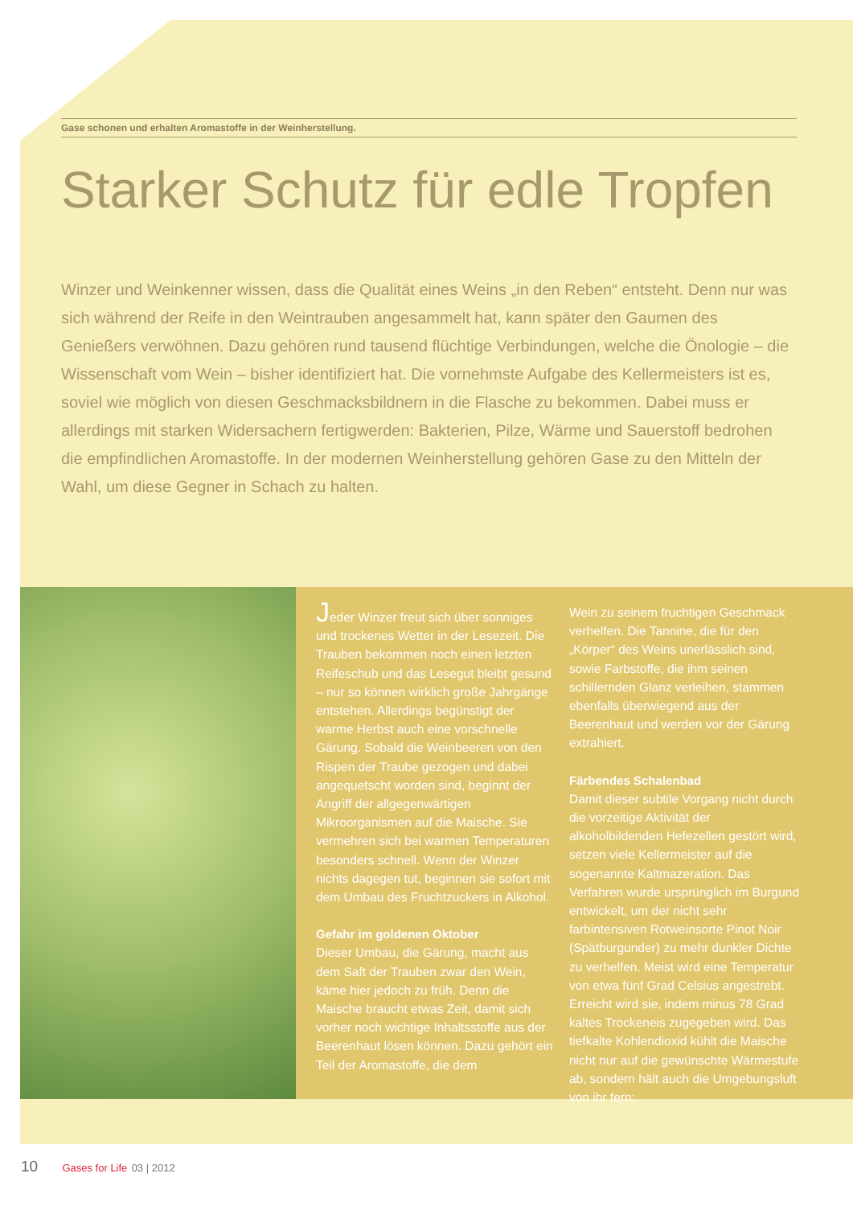Gase schonen und erhalten Aromastoffe in der Weinherstellung.
Starker Schutz für edle Tropfen
Winzer und Weinkenner wissen, dass die Qualität eines Weins „in den Reben“ entsteht. Denn nur was sich während der Reife in den Weintrauben angesammelt hat, kann später den Gaumen des Genießers verwöhnen. Dazu gehören rund tausend flüchtige Verbindungen, welche die Önologie – die Wissenschaft vom Wein – bisher identifiziert hat. Die vornehmste Aufgabe des Kellermeisters ist es, soviel wie möglich von diesen Geschmacksbildnern in die Flasche zu bekommen. Dabei muss er allerdings mit starken Widersachern fertigwerden: Bakterien, Pilze, Wärme und Sauerstoff bedrohen die empfindlichen Aromastoffe. In der modernen Weinherstellung gehören Gase zu den Mitteln der Wahl, um diese Gegner in Schach zu halten.
Jeder Winzer freut sich über sonniges und trockenes Wetter in der Lesezeit. Die Trauben bekommen noch einen letzten Reifeschub und das Lesegut bleibt gesund – nur so können wirklich große Jahrgänge entstehen. Allerdings begünstigt der warme Herbst auch eine vorschnelle Gärung. Sobald die Weinbeeren von den Rispen der Traube gezogen und dabei angequetscht worden sind, beginnt der Angriff der allgegenwärtigen Mikroorganismen auf die Maische. Sie vermehren sich bei warmen Temperaturen besonders schnell. Wenn der Winzer nichts dagegen tut, beginnen sie sofort mit dem Umbau des Fruchtzuckers in Alkohol.
Gefahr im goldenen Oktober
Dieser Umbau, die Gärung, macht aus dem Saft der Trauben zwar den Wein, käme hier jedoch zu früh. Denn die Maische braucht etwas Zeit, damit sich vorher noch wichtige Inhaltsstoffe aus der Beerenhaut lösen können. Dazu gehört ein Teil der Aromastoffe, die dem
Wein zu seinem fruchtigen Geschmack verhelfen. Die Tannine, die für den „Körper“ des Weins unerlässlich sind, sowie Farbstoffe, die ihm seinen schillernden Glanz verleihen, stammen ebenfalls überwiegend aus der Beerenhaut und werden vor der Gärung extrahiert.
Färbendes Schalenbad
Damit dieser subtile Vorgang nicht durch die vorzeitige Aktivität der alkoholbildenden Hefezellen gestört wird, setzen viele Kellermeister auf die sogenannte Kaltmazeration. Das Verfahren wurde ursprünglich im Burgund entwickelt, um der nicht sehr farbintensiven Rotweinsorte Pinot Noir (Spätburgunder) zu mehr dunkler Dichte zu verhelfen. Meist wird eine Temperatur von etwa fünf Grad Celsius angestrebt. Erreicht wird sie, indem minus 78 Grad kaltes Trockeneis zugegeben wird. Das tiefkalte Kohlendioxid kühlt die Maische nicht nur auf die gewünschte Wärmestufe ab, sondern hält auch die Umgebungsluft von ihr fern:
10 Gases for Life 03 | 2012